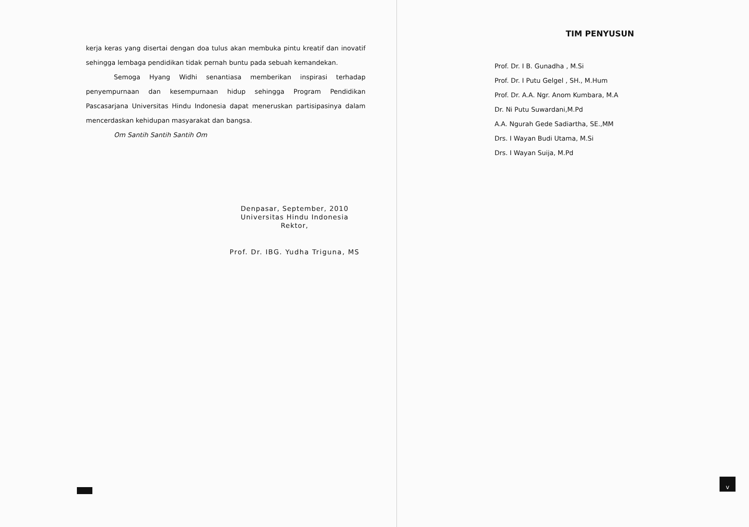kerja keras yang disertai dengan doa tulus akan membuka pintu kreatif dan inovatif sehingga lembaga pendidikan tidak pernah buntu pada sebuah kemandekan.
Semoga Hyang Widhi senantiasa memberikan inspirasi terhadap penyempurnaan dan kesempurnaan hidup sehingga Program Pendidikan Pascasarjana Universitas Hindu Indonesia dapat meneruskan partisipasinya dalam mencerdaskan kehidupan masyarakat dan bangsa.
Om Santih Santih Santih Om
Denpasar, September, 2010
Universitas Hindu Indonesia
Rektor,
Prof. Dr. IBG. Yudha Triguna, MS
TIM PENYUSUN
Prof. Dr. I B. Gunadha , M.Si
Prof. Dr. I Putu Gelgel , SH., M.Hum
Prof. Dr. A.A. Ngr. Anom Kumbara, M.A
Dr. Ni Putu Suwardani,M.Pd
A.A. Ngurah Gede Sadiartha, SE.,MM
Drs. I Wayan Budi Utama, M.Si
Drs. I Wayan Suija, M.Pd
v